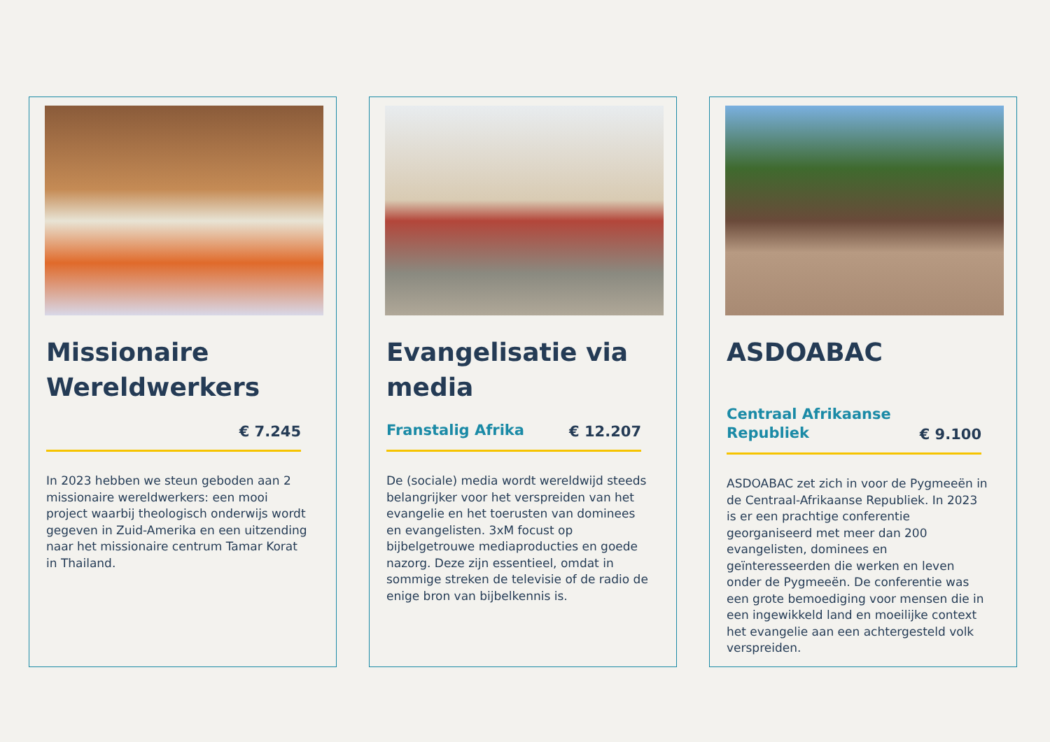Missionaire Wereldwerkers
€ 7.245
In 2023 hebben we steun geboden aan 2 missionaire wereldwerkers: een mooi project waarbij theologisch onderwijs wordt gegeven in Zuid-Amerika en een uitzending naar het missionaire centrum Tamar Korat in Thailand.
Evangelisatie via media
Franstalig Afrika € 12.207
De (sociale) media wordt wereldwijd steeds belangrijker voor het verspreiden van het evangelie en het toerusten van dominees en evangelisten. 3xM focust op bijbelgetrouwe mediaproducties en goede nazorg. Deze zijn essentieel, omdat in sommige streken de televisie of de radio de enige bron van bijbelkennis is.
ASDOABAC
Centraal Afrikaanse
Republiek € 9.100
ASDOABAC zet zich in voor de Pygmeeën in de Centraal-Afrikaanse Republiek. In 2023 is er een prachtige conferentie georganiseerd met meer dan 200 evangelisten, dominees en geïnteresseerden die werken en leven onder de Pygmeeën. De conferentie was een grote bemoediging voor mensen die in een ingewikkeld land en moeilijke context het evangelie aan een achtergesteld volk verspreiden.